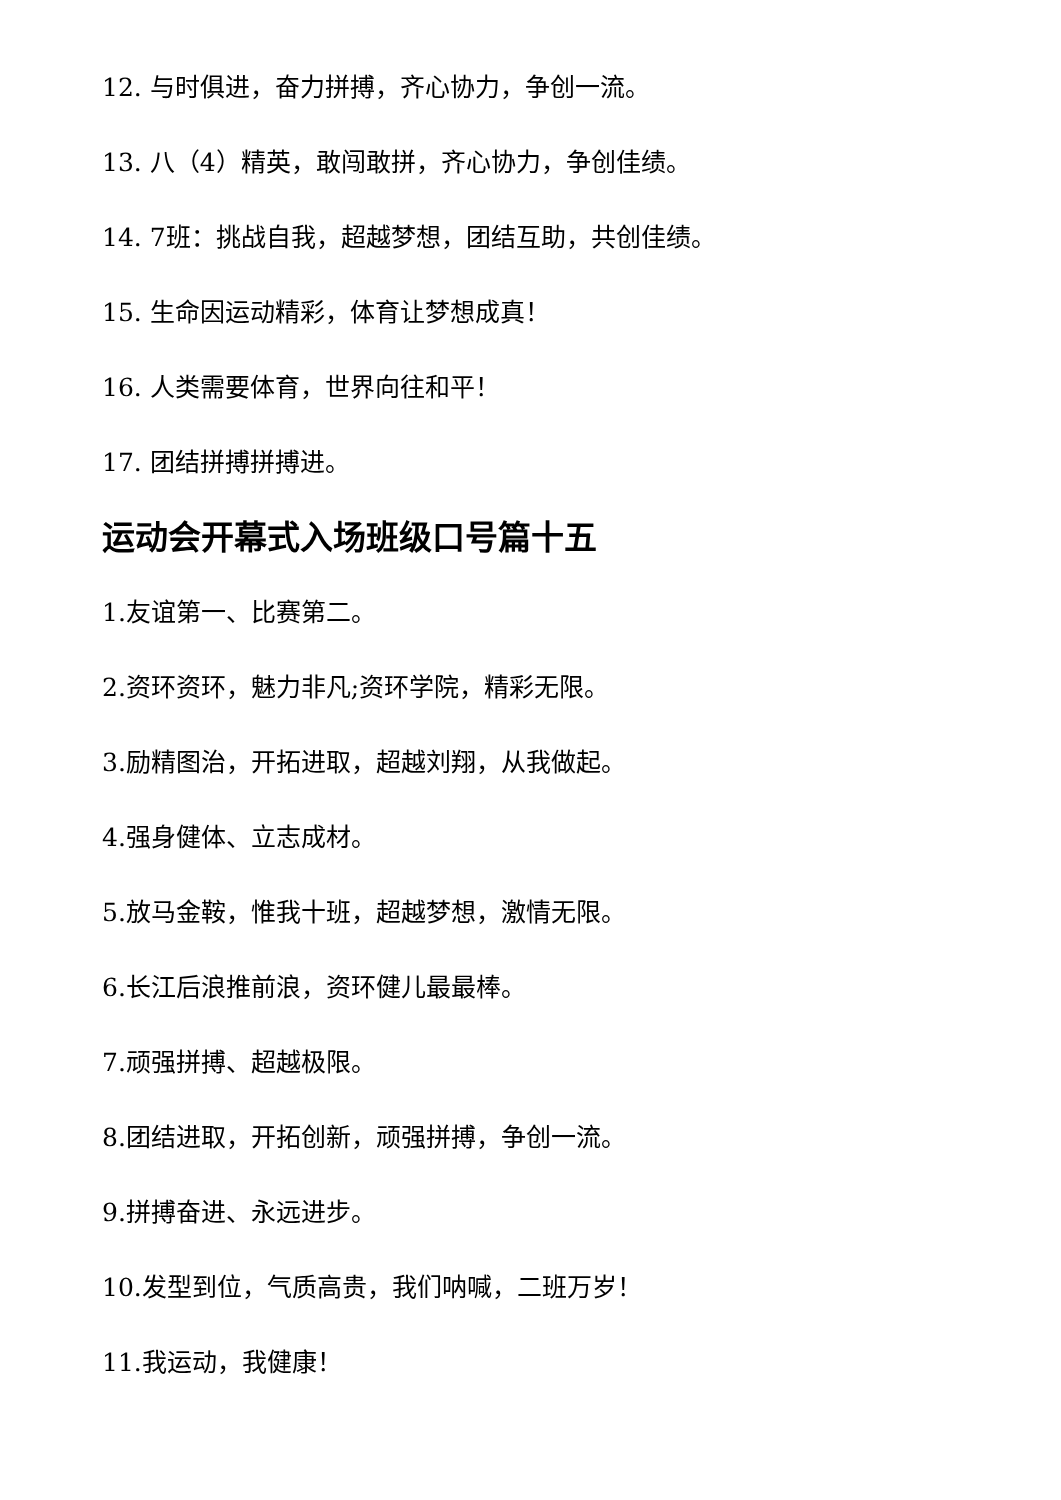12. 与时俱进，奋力拼搏，齐心协力，争创一流。
13. 八（4）精英，敢闯敢拼，齐心协力，争创佳绩。
14. 7班：挑战自我，超越梦想，团结互助，共创佳绩。
15. 生命因运动精彩，体育让梦想成真！
16. 人类需要体育，世界向往和平！
17. 团结拼搏拼搏进。
运动会开幕式入场班级口号篇十五
1.友谊第一、比赛第二。
2.资环资环，魅力非凡;资环学院，精彩无限。
3.励精图治，开拓进取，超越刘翔，从我做起。
4.强身健体、立志成材。
5.放马金鞍，惟我十班，超越梦想，激情无限。
6.长江后浪推前浪，资环健儿最最棒。
7.顽强拼搏、超越极限。
8.团结进取，开拓创新，顽强拼搏，争创一流。
9.拼搏奋进、永远进步。
10.发型到位，气质高贵，我们呐喊，二班万岁！
11.我运动，我健康！